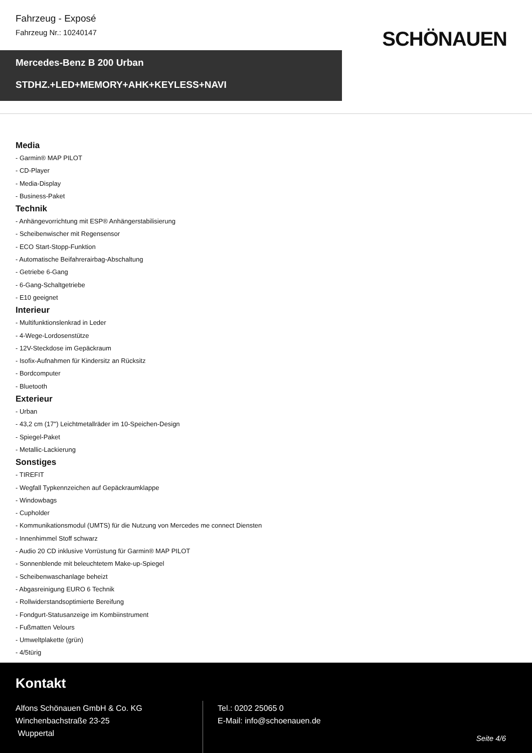Fahrzeug - Exposé
Fahrzeug Nr.: 10240147
SCHÖNAUEN
Mercedes-Benz B 200 Urban
STDHZ.+LED+MEMORY+AHK+KEYLESS+NAVI
Media
- Garmin® MAP PILOT
- CD-Player
- Media-Display
- Business-Paket
Technik
- Anhängevorrichtung mit ESP® Anhängerstabilisierung
- Scheibenwischer mit Regensensor
- ECO Start-Stopp-Funktion
- Automatische Beifahrerairbag-Abschaltung
- Getriebe 6-Gang
- 6-Gang-Schaltgetriebe
- E10 geeignet
Interieur
- Multifunktionslenkrad in Leder
- 4-Wege-Lordosenstütze
- 12V-Steckdose im Gepäckraum
- Isofix-Aufnahmen für Kindersitz an Rücksitz
- Bordcomputer
- Bluetooth
Exterieur
- Urban
- 43,2 cm (17") Leichtmetallräder im 10-Speichen-Design
- Spiegel-Paket
- Metallic-Lackierung
Sonstiges
- TIREFIT
- Wegfall Typkennzeichen auf Gepäckraumklappe
- Windowbags
- Cupholder
- Kommunikationsmodul (UMTS) für die Nutzung von Mercedes me connect Diensten
- Innenhimmel Stoff schwarz
- Audio 20 CD inklusive Vorrüstung für Garmin® MAP PILOT
- Sonnenblende mit beleuchtetem Make-up-Spiegel
- Scheibenwaschanlage beheizt
- Abgasreinigung EURO 6 Technik
- Rollwiderstandsoptimierte Bereifung
- Fondgurt-Statusanzeige im Kombiinstrument
- Fußmatten Velours
- Umweltplakette (grün)
- 4/5türig
Kontakt
Alfons Schönauen GmbH & Co. KG
Winchenbachstraße 23-25
Wuppertal
Tel.: 0202 25065 0
E-Mail: info@schoenauen.de
Seite 4/6